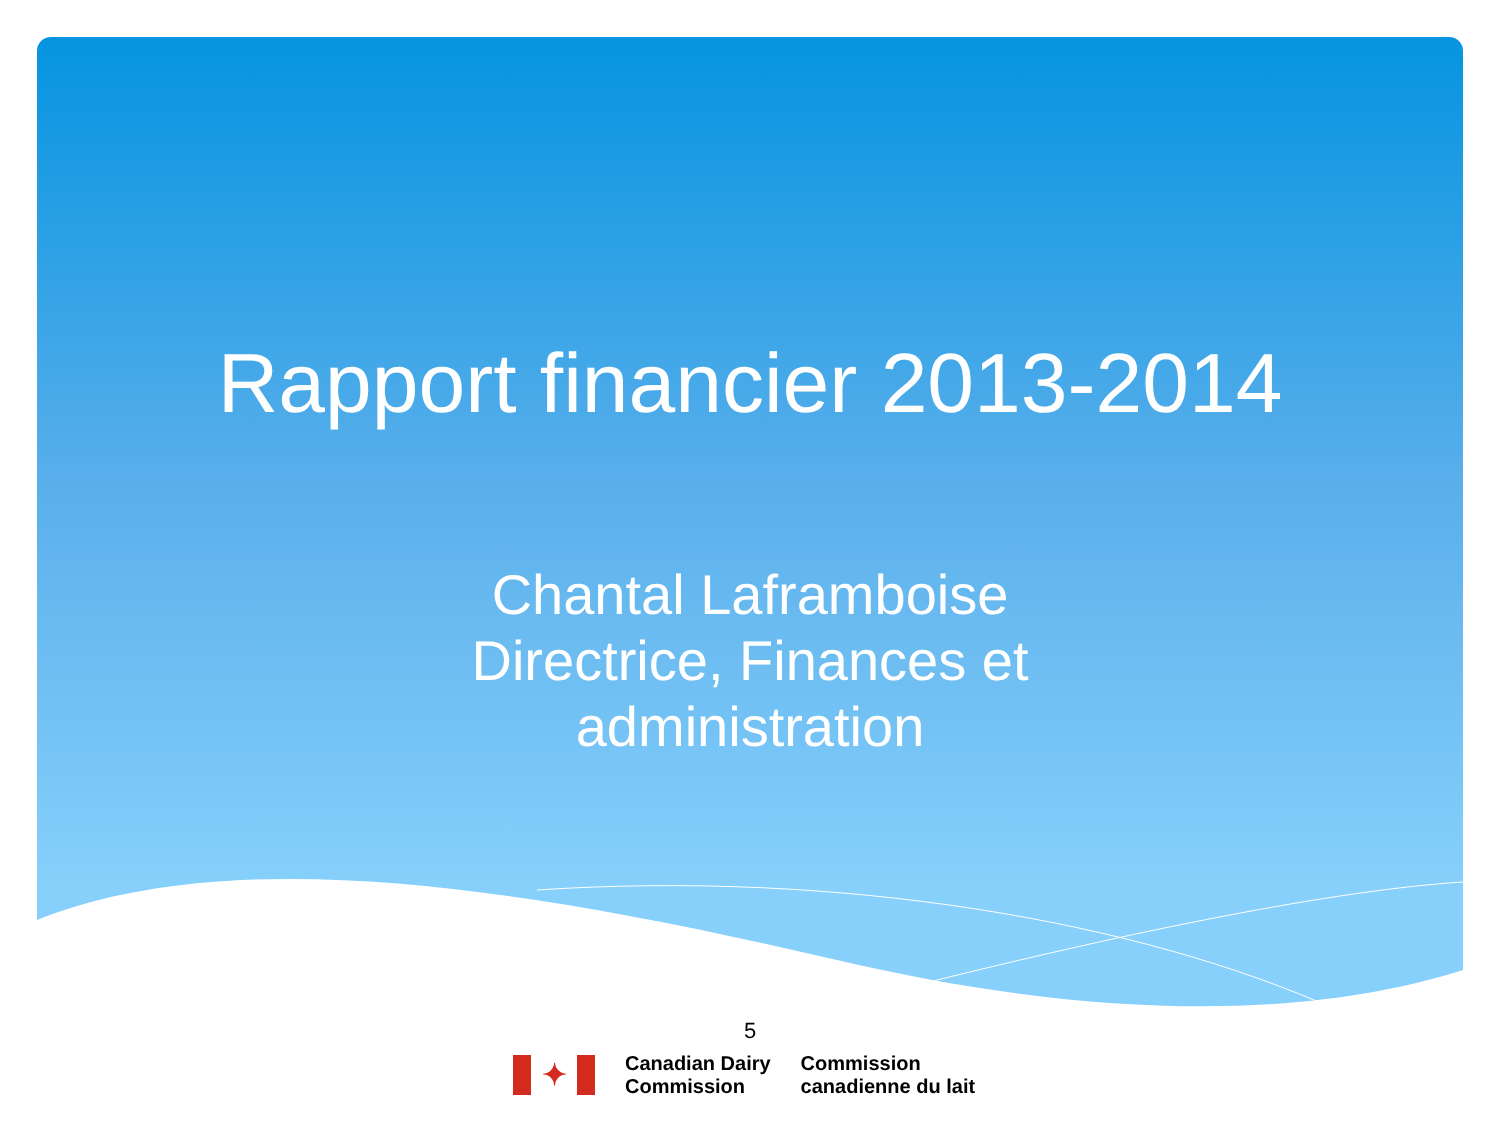Rapport financier 2013-2014
Chantal Laframboise
Directrice, Finances et
administration
5
✦
Canadian Dairy
Commission
Commission
canadienne du lait